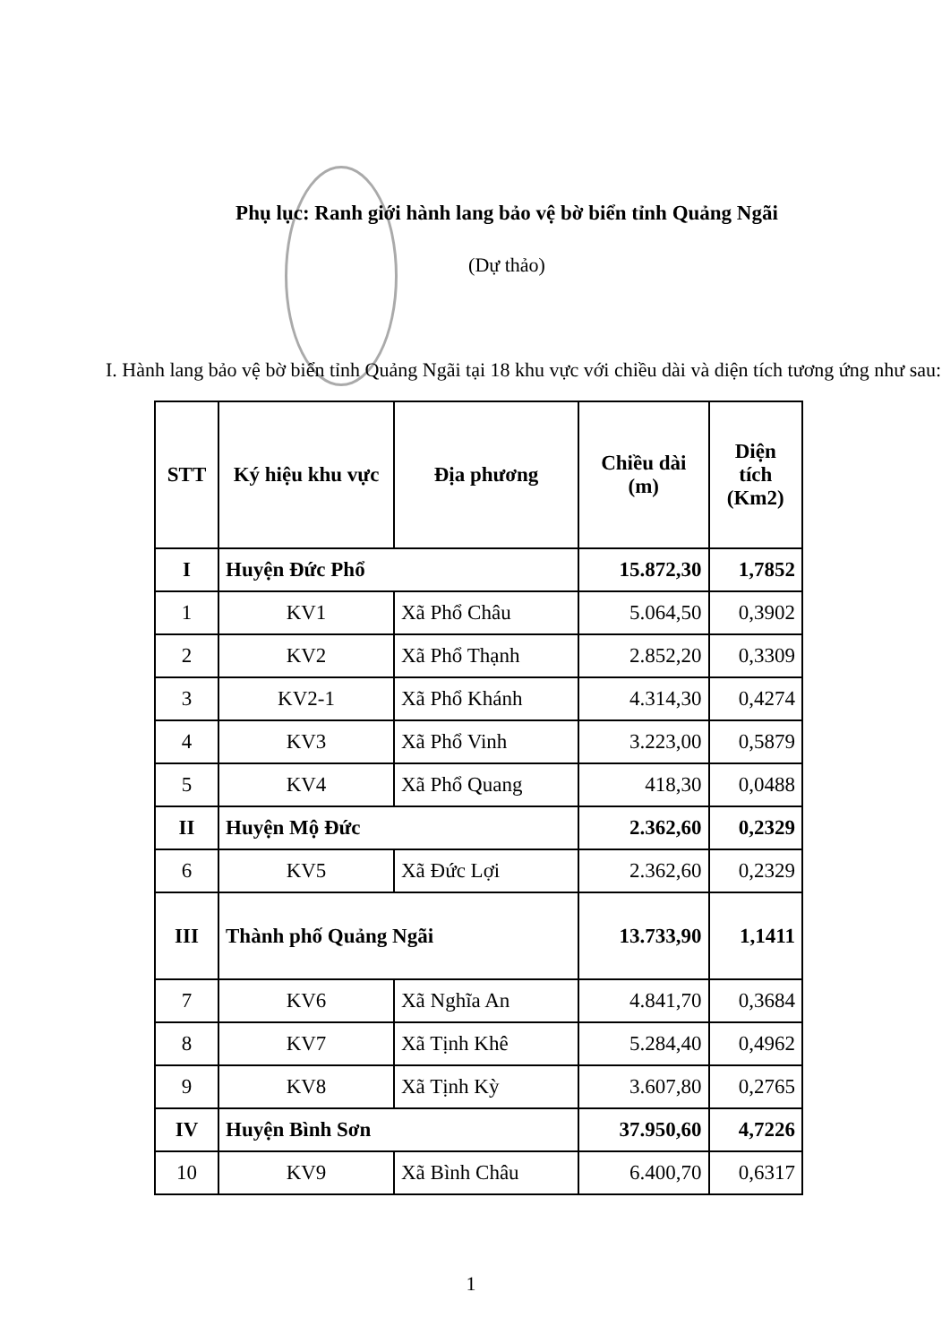Phụ lục: Ranh giới hành lang bảo vệ bờ biển tỉnh Quảng Ngãi
(Dự thảo)
I. Hành lang bảo vệ bờ biển tỉnh Quảng Ngãi tại 18 khu vực với chiều dài và diện tích tương ứng như sau:
| STT | Ký hiệu khu vực | Địa phương | Chiều dài (m) | Diện tích (Km2) |
| --- | --- | --- | --- | --- |
| I | Huyện Đức Phổ | | 15.872,30 | 1,7852 |
| 1 | KV1 | Xã Phổ Châu | 5.064,50 | 0,3902 |
| 2 | KV2 | Xã Phổ Thạnh | 2.852,20 | 0,3309 |
| 3 | KV2-1 | Xã Phổ Khánh | 4.314,30 | 0,4274 |
| 4 | KV3 | Xã Phổ Vinh | 3.223,00 | 0,5879 |
| 5 | KV4 | Xã Phổ Quang | 418,30 | 0,0488 |
| II | Huyện Mộ Đức | | 2.362,60 | 0,2329 |
| 6 | KV5 | Xã Đức Lợi | 2.362,60 | 0,2329 |
| III | Thành phố Quảng Ngãi | | 13.733,90 | 1,1411 |
| 7 | KV6 | Xã Nghĩa An | 4.841,70 | 0,3684 |
| 8 | KV7 | Xã Tịnh Khê | 5.284,40 | 0,4962 |
| 9 | KV8 | Xã Tịnh Kỳ | 3.607,80 | 0,2765 |
| IV | Huyện Bình Sơn | | 37.950,60 | 4,7226 |
| 10 | KV9 | Xã Bình Châu | 6.400,70 | 0,6317 |
1